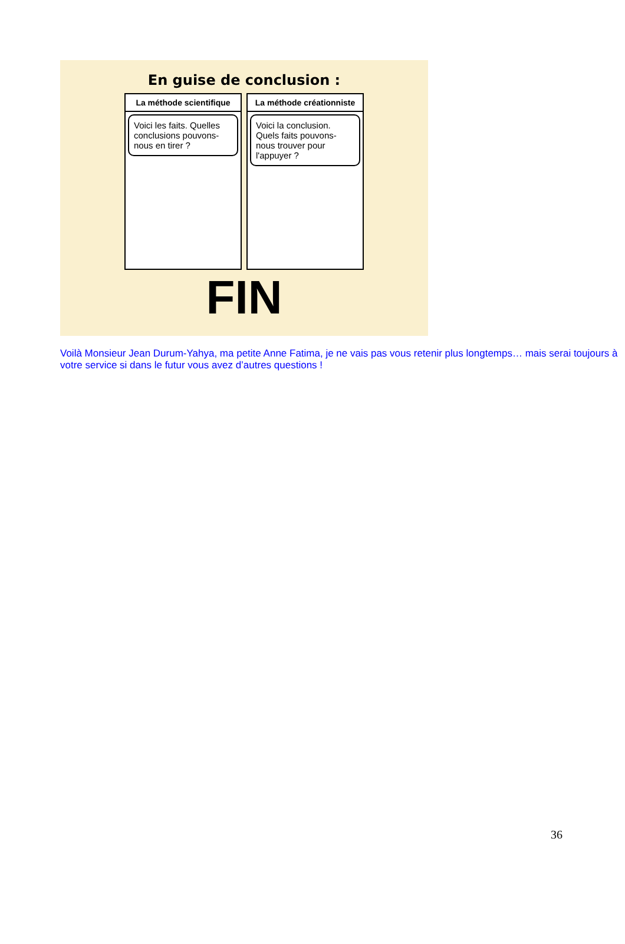En guise de conclusion :
La méthode scientifique
Voici les faits. Quelles conclusions pouvons-nous en tirer ?
La méthode créationniste
Voici la conclusion. Quels faits pouvons-nous trouver pour l'appuyer ?
FIN
Voilà Monsieur Jean Durum-Yahya, ma petite Anne Fatima, je ne vais pas vous retenir plus longtemps… mais serai toujours à votre service si dans le futur vous avez d’autres questions !
36